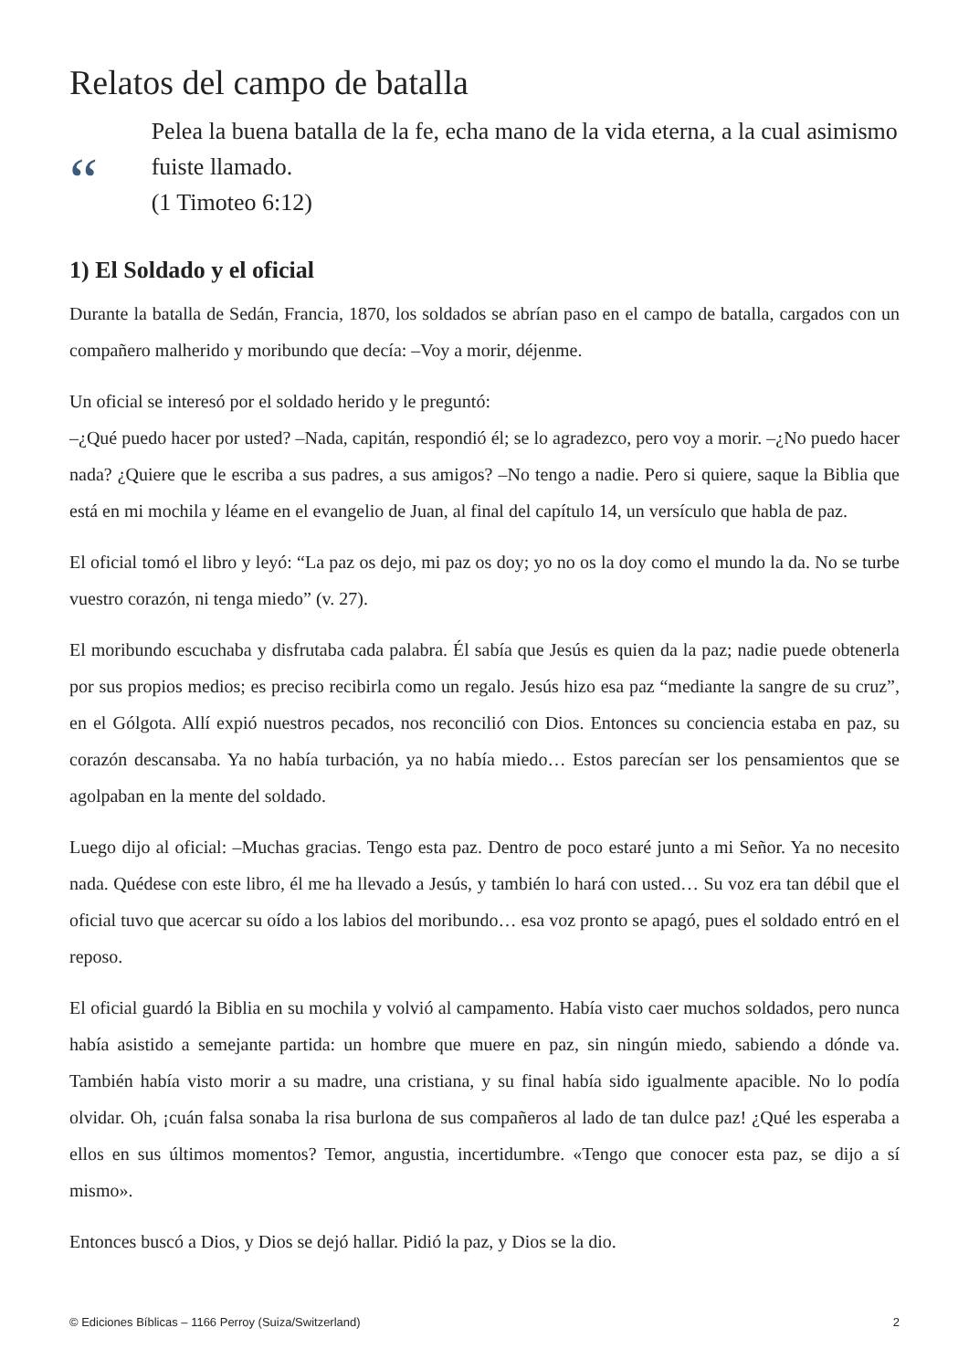Relatos del campo de batalla
“
Pelea la buena batalla de la fe, echa mano de la vida eterna, a la cual asimismo fuiste llamado.
(1 Timoteo 6:12)
1) El Soldado y el oficial
Durante la batalla de Sedán, Francia, 1870, los soldados se abrían paso en el campo de batalla, cargados con un compañero malherido y moribundo que decía: –Voy a morir, déjenme.
Un oficial se interesó por el soldado herido y le preguntó:
–¿Qué puedo hacer por usted? –Nada, capitán, respondió él; se lo agradezco, pero voy a morir. –¿No puedo hacer nada? ¿Quiere que le escriba a sus padres, a sus amigos? –No tengo a nadie. Pero si quiere, saque la Biblia que está en mi mochila y léame en el evangelio de Juan, al final del capítulo 14, un versículo que habla de paz.
El oficial tomó el libro y leyó: “La paz os dejo, mi paz os doy; yo no os la doy como el mundo la da. No se turbe vuestro corazón, ni tenga miedo” (v. 27).
El moribundo escuchaba y disfrutaba cada palabra. Él sabía que Jesús es quien da la paz; nadie puede obtenerla por sus propios medios; es preciso recibirla como un regalo. Jesús hizo esa paz “mediante la sangre de su cruz”, en el Gólgota. Allí expió nuestros pecados, nos reconcilió con Dios. Entonces su conciencia estaba en paz, su corazón descansaba. Ya no había turbación, ya no había miedo… Estos parecían ser los pensamientos que se agolpaban en la mente del soldado.
Luego dijo al oficial: –Muchas gracias. Tengo esta paz. Dentro de poco estaré junto a mi Señor. Ya no necesito nada. Quédese con este libro, él me ha llevado a Jesús, y también lo hará con usted… Su voz era tan débil que el oficial tuvo que acercar su oído a los labios del moribundo… esa voz pronto se apagó, pues el soldado entró en el reposo.
El oficial guardó la Biblia en su mochila y volvió al campamento. Había visto caer muchos soldados, pero nunca había asistido a semejante partida: un hombre que muere en paz, sin ningún miedo, sabiendo a dónde va. También había visto morir a su madre, una cristiana, y su final había sido igualmente apacible. No lo podía olvidar. Oh, ¡cuán falsa sonaba la risa burlona de sus compañeros al lado de tan dulce paz! ¿Qué les esperaba a ellos en sus últimos momentos? Temor, angustia, incertidumbre. «Tengo que conocer esta paz, se dijo a sí mismo».
Entonces buscó a Dios, y Dios se dejó hallar. Pidió la paz, y Dios se la dio.
© Ediciones Bíblicas – 1166 Perroy (Suiza/Switzerland) 2